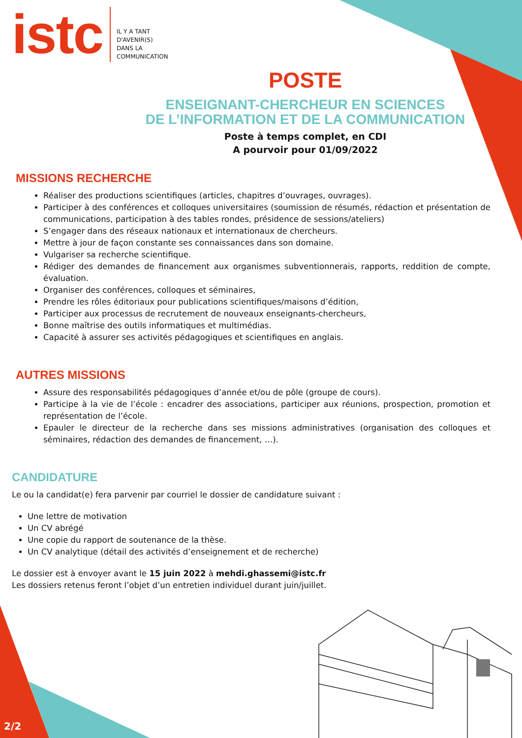istc IL Y A TANT
D'AVENIR(S)
DANS LA
COMMUNICATION
POSTE
ENSEIGNANT-CHERCHEUR EN SCIENCES
DE L’INFORMATION ET DE LA COMMUNICATION
Poste à temps complet, en CDI
A pourvoir pour 01/09/2022
MISSIONS RECHERCHE
Réaliser des productions scientifiques (articles, chapitres d’ouvrages, ouvrages).
Participer à des conférences et colloques universitaires (soumission de résumés, rédaction et présentation de communications, participation à des tables rondes, présidence de sessions/ateliers)
S’engager dans des réseaux nationaux et internationaux de chercheurs.
Mettre à jour de façon constante ses connaissances dans son domaine.
Vulgariser sa recherche scientifique.
Rédiger des demandes de financement aux organismes subventionnerais, rapports, reddition de compte, évaluation.
Organiser des conférences, colloques et séminaires,
Prendre les rôles éditoriaux pour publications scientifiques/maisons d’édition,
Participer aux processus de recrutement de nouveaux enseignants-chercheurs,
Bonne maîtrise des outils informatiques et multimédias.
Capacité à assurer ses activités pédagogiques et scientifiques en anglais.
AUTRES MISSIONS
Assure des responsabilités pédagogiques d’année et/ou de pôle (groupe de cours).
Participe à la vie de l’école : encadrer des associations, participer aux réunions, prospection, promotion et représentation de l’école.
Epauler le directeur de la recherche dans ses missions administratives (organisation des colloques et séminaires, rédaction des demandes de financement, …).
CANDIDATURE
Le ou la candidat(e) fera parvenir par courriel le dossier de candidature suivant :
Une lettre de motivation
Un CV abrégé
Une copie du rapport de soutenance de la thèse.
Un CV analytique (détail des activités d’enseignement et de recherche)
Le dossier est à envoyer avant le 15 juin 2022 à mehdi.ghassemi@istc.fr
Les dossiers retenus feront l’objet d’un entretien individuel durant juin/juillet.
2/2